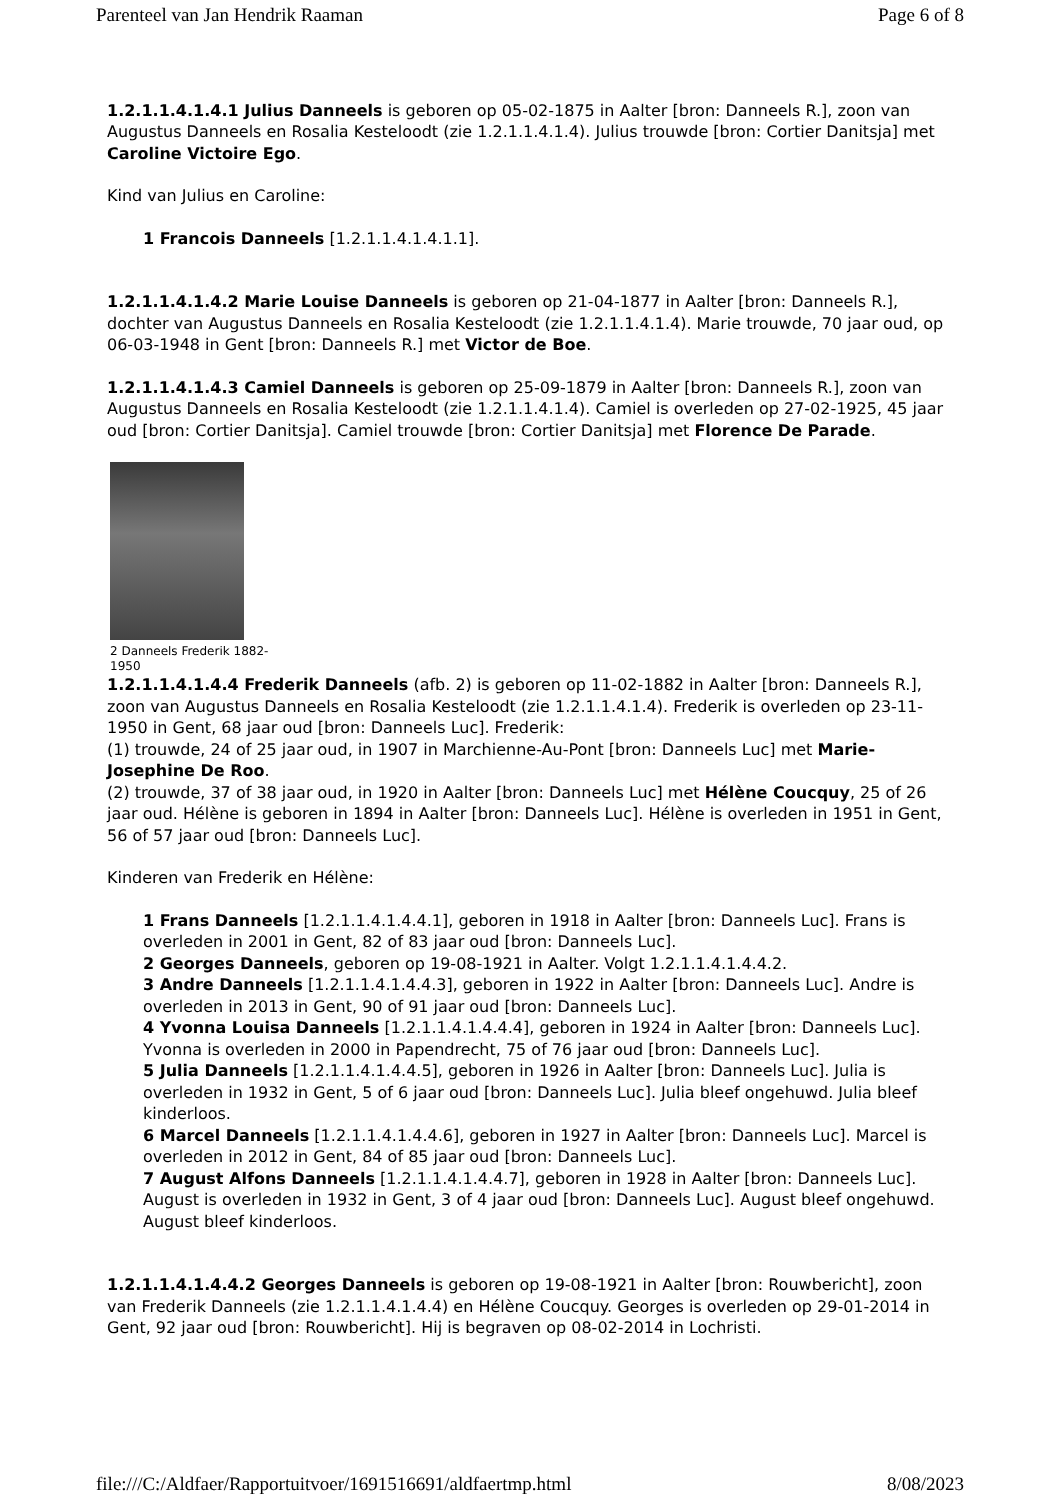Parenteel van Jan Hendrik Raaman Page 6 of 8
1.2.1.1.4.1.4.1 Julius Danneels is geboren op 05-02-1875 in Aalter [bron: Danneels R.], zoon van Augustus Danneels en Rosalia Kesteloodt (zie 1.2.1.1.4.1.4). Julius trouwde [bron: Cortier Danitsja] met Caroline Victoire Ego.
Kind van Julius en Caroline:
1 Francois Danneels [1.2.1.1.4.1.4.1.1].
1.2.1.1.4.1.4.2 Marie Louise Danneels is geboren op 21-04-1877 in Aalter [bron: Danneels R.], dochter van Augustus Danneels en Rosalia Kesteloodt (zie 1.2.1.1.4.1.4). Marie trouwde, 70 jaar oud, op 06-03-1948 in Gent [bron: Danneels R.] met Victor de Boe.
1.2.1.1.4.1.4.3 Camiel Danneels is geboren op 25-09-1879 in Aalter [bron: Danneels R.], zoon van Augustus Danneels en Rosalia Kesteloodt (zie 1.2.1.1.4.1.4). Camiel is overleden op 27-02-1925, 45 jaar oud [bron: Cortier Danitsja]. Camiel trouwde [bron: Cortier Danitsja] met Florence De Parade.
2 Danneels Frederik 1882-
1950
1.2.1.1.4.1.4.4 Frederik Danneels (afb. 2) is geboren op 11-02-1882 in Aalter [bron: Danneels R.], zoon van Augustus Danneels en Rosalia Kesteloodt (zie 1.2.1.1.4.1.4). Frederik is overleden op 23-11-1950 in Gent, 68 jaar oud [bron: Danneels Luc]. Frederik:
(1) trouwde, 24 of 25 jaar oud, in 1907 in Marchienne-Au-Pont [bron: Danneels Luc] met Marie-Josephine De Roo.
(2) trouwde, 37 of 38 jaar oud, in 1920 in Aalter [bron: Danneels Luc] met Hélène Coucquy, 25 of 26 jaar oud. Hélène is geboren in 1894 in Aalter [bron: Danneels Luc]. Hélène is overleden in 1951 in Gent, 56 of 57 jaar oud [bron: Danneels Luc].
Kinderen van Frederik en Hélène:
1 Frans Danneels [1.2.1.1.4.1.4.4.1], geboren in 1918 in Aalter [bron: Danneels Luc]. Frans is overleden in 2001 in Gent, 82 of 83 jaar oud [bron: Danneels Luc].
2 Georges Danneels, geboren op 19-08-1921 in Aalter. Volgt 1.2.1.1.4.1.4.4.2.
3 Andre Danneels [1.2.1.1.4.1.4.4.3], geboren in 1922 in Aalter [bron: Danneels Luc]. Andre is overleden in 2013 in Gent, 90 of 91 jaar oud [bron: Danneels Luc].
4 Yvonna Louisa Danneels [1.2.1.1.4.1.4.4.4], geboren in 1924 in Aalter [bron: Danneels Luc]. Yvonna is overleden in 2000 in Papendrecht, 75 of 76 jaar oud [bron: Danneels Luc].
5 Julia Danneels [1.2.1.1.4.1.4.4.5], geboren in 1926 in Aalter [bron: Danneels Luc]. Julia is overleden in 1932 in Gent, 5 of 6 jaar oud [bron: Danneels Luc]. Julia bleef ongehuwd. Julia bleef kinderloos.
6 Marcel Danneels [1.2.1.1.4.1.4.4.6], geboren in 1927 in Aalter [bron: Danneels Luc]. Marcel is overleden in 2012 in Gent, 84 of 85 jaar oud [bron: Danneels Luc].
7 August Alfons Danneels [1.2.1.1.4.1.4.4.7], geboren in 1928 in Aalter [bron: Danneels Luc]. August is overleden in 1932 in Gent, 3 of 4 jaar oud [bron: Danneels Luc]. August bleef ongehuwd. August bleef kinderloos.
1.2.1.1.4.1.4.4.2 Georges Danneels is geboren op 19-08-1921 in Aalter [bron: Rouwbericht], zoon van Frederik Danneels (zie 1.2.1.1.4.1.4.4) en Hélène Coucquy. Georges is overleden op 29-01-2014 in Gent, 92 jaar oud [bron: Rouwbericht]. Hij is begraven op 08-02-2014 in Lochristi.
file:///C:/Aldfaer/Rapportuitvoer/1691516691/aldfaertmp.html 8/08/2023